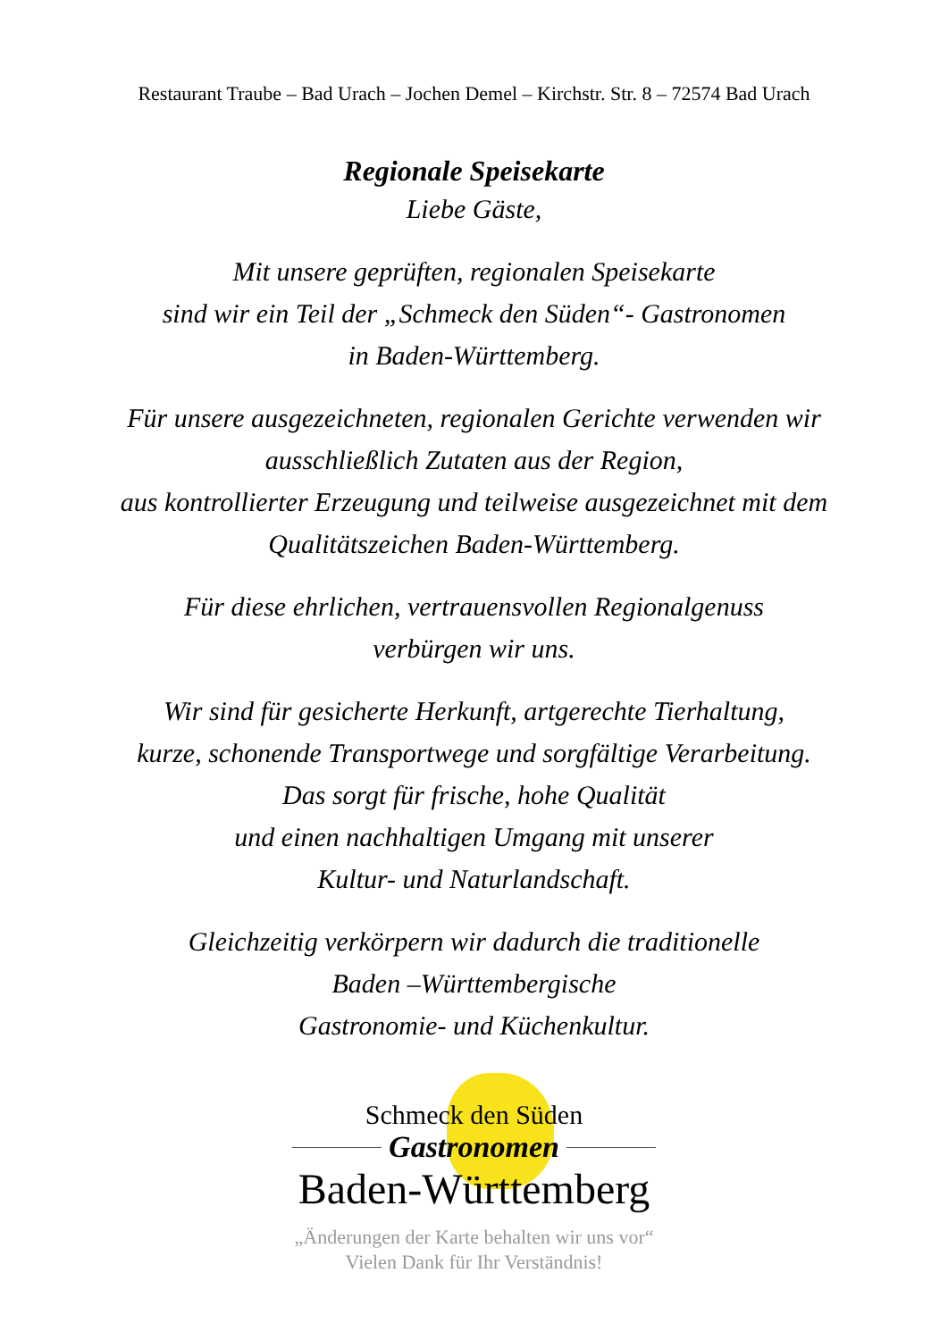Restaurant Traube – Bad Urach – Jochen Demel – Kirchstr. Str. 8 – 72574 Bad Urach
Regionale Speisekarte
Liebe Gäste,
Mit unsere geprüften, regionalen Speisekarte
sind wir ein Teil der „Schmeck den Süden“- Gastronomen
in Baden-Württemberg.
Für unsere ausgezeichneten, regionalen Gerichte verwenden wir
ausschließlich Zutaten aus der Region,
aus kontrollierter Erzeugung und teilweise ausgezeichnet mit dem
Qualitätszeichen Baden-Württemberg.
Für diese ehrlichen, vertrauensvollen Regionalgenuss
verbürgen wir uns.
Wir sind für gesicherte Herkunft, artgerechte Tierhaltung,
kurze, schonende Transportwege und sorgfältige Verarbeitung.
Das sorgt für frische, hohe Qualität
und einen nachhaltigen Umgang mit unserer
Kultur- und Naturlandschaft.
Gleichzeitig verkörpern wir dadurch die traditionelle
Baden –Württembergische
Gastronomie- und Küchenkultur.
Schmeck den Süden
Gastronomen
Baden-Württemberg
„Änderungen der Karte behalten wir uns vor“
Vielen Dank für Ihr Verständnis!